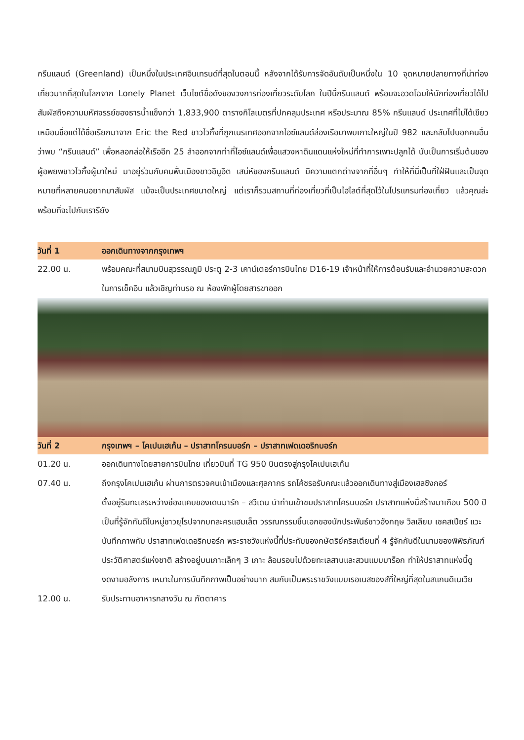กรีนแลนด์ (Greenland) เป็นหนึ่งในประเทศอินเทรนด์ที่สุดในตอนนี้ หลังจากได้รับการจัดอันดับเป็นหนึ่งใน 10 จุดหมายปลายทางที่น่าท่องเที่ยวมากที่สุดในโลกจาก Lonely Planet เว็บไซต์ชื่อดังของวงการท่องเที่ยวระดับโลก ในปีนี้กรีนแลนด์ พร้อมจะอวดโฉมให้นักท่องเที่ยวได้ไปสัมผัสถึงความมหัศจรรย์ของธารน้ำแข็งกว่า 1,833,900 ตารางกิโลเมตรที่ปกคลุมประเทศ หรือประมาณ 85% กรีนแลนด์ ประเทศที่ไม่ได้เขียวเหมือนชื่อแต่ได้ชื่อเรียกมาจาก Eric the Red ชาวไวกิ้งที่ถูกเนรเทศออกจากไอซ์แลนด์ล่องเรือมาพบเกาะใหญ่ในปี 982 และกลับไปบอกคนอื่นว่าพบ “กรีนแลนด์” เพื่อหลอกล่อให้เรืออีก 25 ลำออกจากท่าที่ไอซ์แลนด์เพื่อแสวงหาดินแดนแห่งใหม่ที่ทำการเพาะปลูกได้ นับเป็นการเริ่มต้นของผู้อพยพชาวไวกิ้งผู้มาใหม่ มาอยู่ร่วมกับคนพื้นเมืองชาวอินูอิต เสน่ห์ของกรีนแลนด์ มีความแตกต่างจากที่อื่นๆ ทำให้ที่นี่เป็นที่ใฝ่ฝันและเป็นจุดหมายที่หลายคนอยากมาสัมผัส แม้จะเป็นประเทศขนาดใหญ่ แต่เราก็รวมสถานที่ท่องเที่ยวที่เป็นไฮไลต์ที่สุดไว้ในโปรแกรมท่องเที่ยว แล้วคุณล่ะพร้อมที่จะไปกับเรารึยัง
| วันที่ 1 | ออกเดินทางจากกรุงเทพฯ |
| 22.00 น. | พร้อมคณะที่สนามบินสุวรรณภูมิ ประตู 2-3 เคาน์เตอร์การบินไทย D16-19 เจ้าหน้าที่ให้การต้อนรับและอำนวยความสะดวกในการเช็คอิน แล้วเชิญท่านรอ ณ ห้องพักผู้โดยสารขาออก |
| วันที่ 2 | กรุงเทพฯ – โคเปนเฮเก้น – ปราสาทโครนบอร์ก – ปราสาทเฟดเดอริกบอร์ก |
| 01.20 น. | ออกเดินทางโดยสายการบินไทย เที่ยวบินที่ TG 950 บินตรงสู่กรุงโคเปนเฮเก้น |
| 07.40 น. | ถึงกรุงโคเปนเฮเก้น ผ่านการตรวจคนเข้าเมืองและศุลกากร รถโค้ชรอรับคณะแล้วออกเดินทางสู่เมืองเฮลซิงกอร์ ตั้งอยู่ริมทะเลระหว่างช่องแคบของเดนมาร์ก – สวีเดน นำท่านเข้าชมปราสาทโครนบอร์ก ปราสาทแห่งนี้สร้างมาเกือบ 500 ปี เป็นที่รู้จักกันดีในหมู่ชาวยุโรปจากบทละครแฮมเล็ต วรรณกรรมชิ้นเอกของนักประพันธ์ชาวอังกฤษ วิลเลียม เชคสเปียร์ แวะบันทึกภาพกับ ปราสาทเฟดเดอริกบอร์ก พระราชวังแห่งนี้ที่ประทับของกษัตริย์คริสเตียนที่ 4 รู้จักกันดีในนามของพิพิธภัณฑ์ประวัติศาสตร์แห่งชาติ สร้างอยู่บนเกาะเล็กๆ 3 เกาะ ล้อมรอบไปด้วยทะเลสาบและสวนแบบบาร็อก ทำให้ปราสาทแห่งนี้ดูงดงามอลังการ เหมาะในการบันทึกภาพเป็นอย่างมาก สมกับเป็นพระราชวังแบบเรอเนสซองส์ที่ใหญ่ที่สุดในสแกนดิเนเวีย |
| 12.00 น. | รับประทานอาหารกลางวัน ณ ภัตตาคาร |